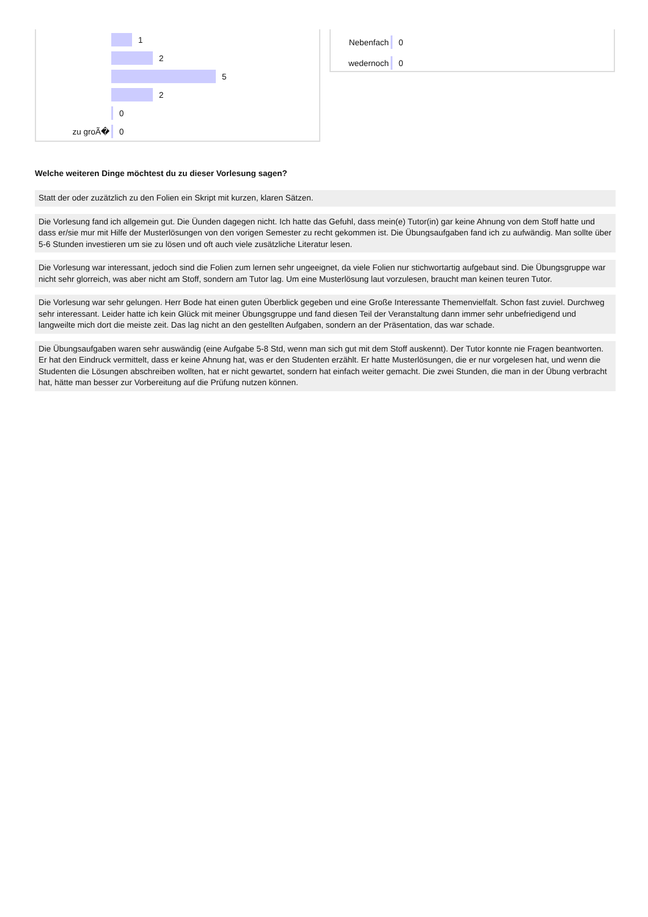1
2
5
2
0
zu groÃ�
0
Nebenfach
0
wedernoch
0
Welche weiteren Dinge möchtest du zu dieser Vorlesung sagen?
Statt der oder zuzätzlich zu den Folien ein Skript mit kurzen, klaren Sätzen.
Die Vorlesung fand ich allgemein gut. Die Üunden dagegen nicht. Ich hatte das Gefuhl, dass mein(e) Tutor(in) gar keine Ahnung von dem Stoff hatte und dass er/sie mur mit Hilfe der Musterlösungen von den vorigen Semester zu recht gekommen ist. Die Übungsaufgaben fand ich zu aufwändig. Man sollte über 5-6 Stunden investieren um sie zu lösen und oft auch viele zusätzliche Literatur lesen.
Die Vorlesung war interessant, jedoch sind die Folien zum lernen sehr ungeeignet, da viele Folien nur stichwortartig aufgebaut sind. Die Übungsgruppe war nicht sehr glorreich, was aber nicht am Stoff, sondern am Tutor lag. Um eine Musterlösung laut vorzulesen, braucht man keinen teuren Tutor.
Die Vorlesung war sehr gelungen. Herr Bode hat einen guten Überblick gegeben und eine Große Interessante Themenvielfalt. Schon fast zuviel. Durchweg sehr interessant. Leider hatte ich kein Glück mit meiner Übungsgruppe und fand diesen Teil der Veranstaltung dann immer sehr unbefriedigend und langweilte mich dort die meiste zeit. Das lag nicht an den gestellten Aufgaben, sondern an der Präsentation, das war schade.
Die Übungsaufgaben waren sehr auswändig (eine Aufgabe 5-8 Std, wenn man sich gut mit dem Stoff auskennt). Der Tutor konnte nie Fragen beantworten. Er hat den Eindruck vermittelt, dass er keine Ahnung hat, was er den Studenten erzählt. Er hatte Musterlösungen, die er nur vorgelesen hat, und wenn die Studenten die Lösungen abschreiben wollten, hat er nicht gewartet, sondern hat einfach weiter gemacht. Die zwei Stunden, die man in der Übung verbracht hat, hätte man besser zur Vorbereitung auf die Prüfung nutzen können.